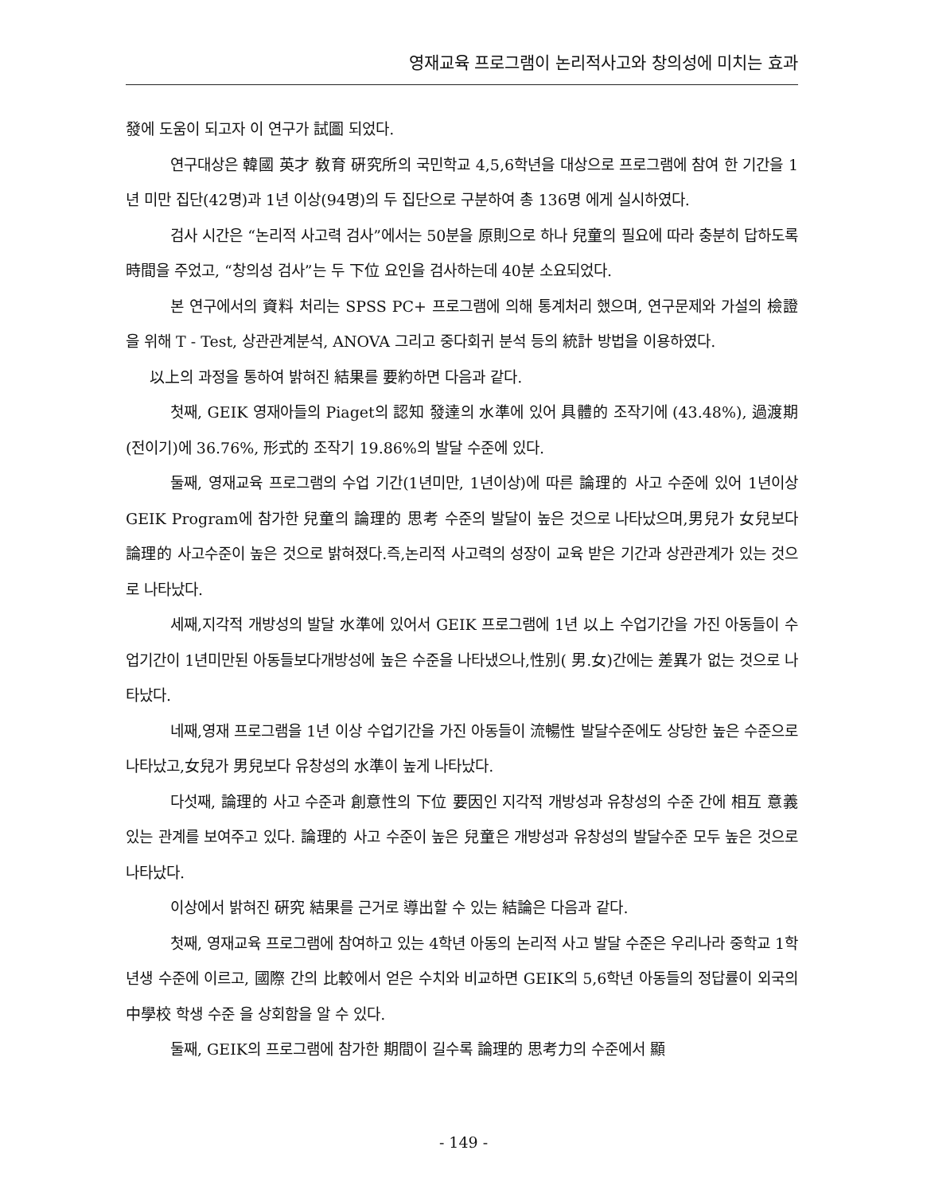영재교육 프로그램이 논리적사고와 창의성에 미치는 효과
發에 도움이 되고자 이 연구가 試圖 되었다.
연구대상은 韓國 英才 敎育 硏究所의 국민학교 4,5,6학년을 대상으로 프로그램에 참여 한 기간을 1년 미만 집단(42명)과 1년 이상(94명)의 두 집단으로 구분하여 총 136명 에게 실시하였다.
검사 시간은 “논리적 사고력 검사”에서는 50분을 原則으로 하나 兒童의 필요에 따라 충분히 답하도록 時間을 주었고, “창의성 검사”는 두 下位 요인을 검사하는데 40분 소요되었다.
본 연구에서의 資料 처리는 SPSS PC+ 프로그램에 의해 통계처리 했으며, 연구문제와 가설의 檢證을 위해 T - Test, 상관관계분석, ANOVA 그리고 중다회귀 분석 등의 統計 방법을 이용하였다.
以上의 과정을 통하여 밝혀진 結果를 要約하면 다음과 같다.
첫째, GEIK 영재아들의 Piaget의 認知 發達의 水準에 있어 具體的 조작기에 (43.48%), 過渡期(전이기)에 36.76%, 形式的 조작기 19.86%의 발달 수준에 있다.
둘째, 영재교육 프로그램의 수업 기간(1년미만, 1년이상)에 따른 論理的 사고 수준에 있어 1년이상 GEIK Program에 참가한 兒童의 論理的 思考 수준의 발달이 높은 것으로 나타났으며,男兒가 女兒보다 論理的 사고수준이 높은 것으로 밝혀졌다.즉,논리적 사고력의 성장이 교육 받은 기간과 상관관계가 있는 것으로 나타났다.
세째,지각적 개방성의 발달 水準에 있어서 GEIK 프로그램에 1년 以上 수업기간을 가진 아동들이 수업기간이 1년미만된 아동들보다개방성에 높은 수준을 나타냈으나,性別( 男.女)간에는 差異가 없는 것으로 나타났다.
네째,영재 프로그램을 1년 이상 수업기간을 가진 아동들이 流暢性 발달수준에도 상당한 높은 수준으로 나타났고,女兒가 男兒보다 유창성의 水準이 높게 나타났다.
다섯째, 論理的 사고 수준과 創意性의 下位 要因인 지각적 개방성과 유창성의 수준 간에 相互 意義있는 관계를 보여주고 있다. 論理的 사고 수준이 높은 兒童은 개방성과 유창성의 발달수준 모두 높은 것으로 나타났다.
이상에서 밝혀진 硏究 結果를 근거로 導出할 수 있는 結論은 다음과 같다.
첫째, 영재교육 프로그램에 참여하고 있는 4학년 아동의 논리적 사고 발달 수준은 우리나라 중학교 1학년생 수준에 이르고, 國際 간의 比較에서 얻은 수치와 비교하면 GEIK의 5,6학년 아동들의 정답률이 외국의 中學校 학생 수준 을 상회함을 알 수 있다.
둘째, GEIK의 프로그램에 참가한 期間이 길수록 論理的 思考力의 수준에서 顯
- 149 -